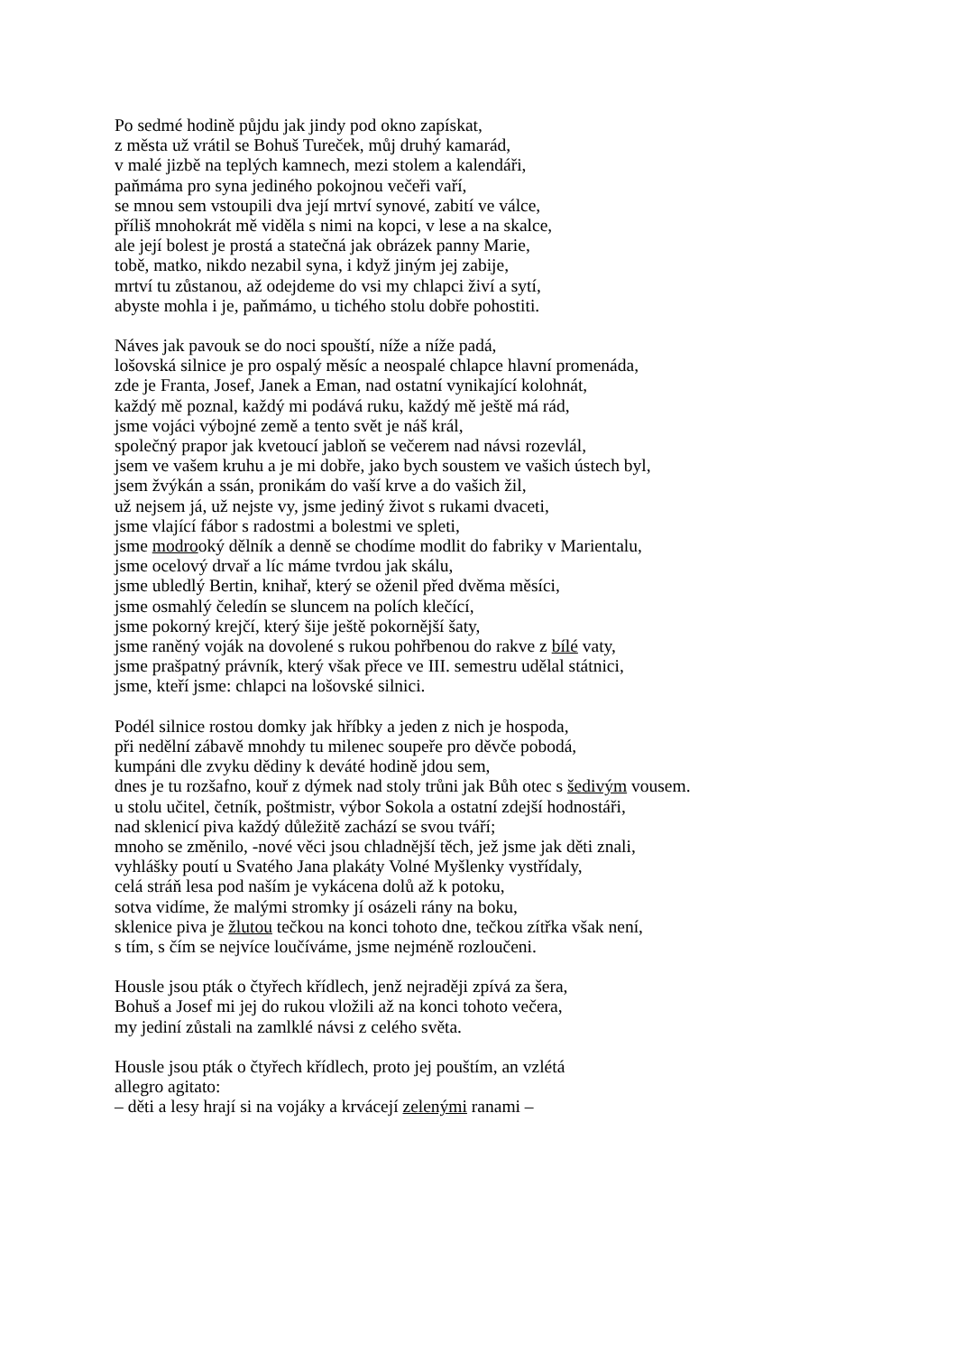Po sedmé hodině půjdu jak jindy pod okno zapískat,
z města už vrátil se Bohuš Tureček, můj druhý kamarád,
v malé jizbě na teplých kamnech, mezi stolem a kalendáři,
paňmáma pro syna jediného pokojnou večeři vaří,
se mnou sem vstoupili dva její mrtví synové, zabití ve válce,
příliš mnohokrát mě viděla s nimi na kopci, v lese a na skalce,
ale její bolest je prostá a statečná jak obrázek panny Marie,
tobě, matko, nikdo nezabil syna, i když jiným jej zabije,
mrtví tu zůstanou, až odejdeme do vsi my chlapci živí a sytí,
abyste mohla i je, paňmámo, u tichého stolu dobře pohostiti.
Náves jak pavouk se do noci spouští, níže a níže padá,
lošovská silnice je pro ospalý měsíc a neospalé chlapce hlavní promenáda,
zde je Franta, Josef, Janek a Eman, nad ostatní vynikající kolohnát,
každý mě poznal, každý mi podává ruku, každý mě ještě má rád,
jsme vojáci výbojné země a tento svět je náš král,
společný prapor jak kvetoucí jabloň se večerem nad návsi rozevlál,
jsem ve vašem kruhu a je mi dobře, jako bych soustem ve vašich ústech byl,
jsem žvýkán a ssán, pronikám do vaší krve a do vašich žil,
už nejsem já, už nejste vy, jsme jediný život s rukami dvaceti,
jsme vlající fábor s radostmi a bolestmi ve spleti,
jsme modrooký dělník a denně se chodíme modlit do fabriky v Marientalu,
jsme ocelový drvař a líc máme tvrdou jak skálu,
jsme ubledlý Bertin, knihař, který se oženil před dvěma měsíci,
jsme osmahlý čeledín se sluncem na polích klečící,
jsme pokorný krejčí, který šije ještě pokornější šaty,
jsme raněný voják na dovolené s rukou pohřbenou do rakve z bílé vaty,
jsme prašpatný právník, který však přece ve III. semestru udělal státnici,
jsme, kteří jsme: chlapci na lošovské silnici.
Podél silnice rostou domky jak hříbky a jeden z nich je hospoda,
při nedělní zábavě mnohdy tu milenec soupeře pro děvče pobodá,
kumpáni dle zvyku dědiny k deváté hodině jdou sem,
dnes je tu rozšafno, kouř z dýmek nad stoly trůni jak Bůh otec s šedivým vousem.
u stolu učitel, četník, poštmistr, výbor Sokola a ostatní zdejší hodnostáři,
nad sklenicí piva každý důležitě zachází se svou tváří;
mnoho se změnilo, -nové věci jsou chladnější těch, jež jsme jak děti znali,
vyhlášky poutí u Svatého Jana plakáty Volné Myšlenky vystřídaly,
celá stráň lesa pod naším je vykácena dolů až k potoku,
sotva vidíme, že malými stromky jí osázeli rány na boku,
sklenice piva je žlutou tečkou na konci tohoto dne, tečkou zítřka však není,
s tím, s čím se nejvíce loučíváme, jsme nejméně rozloučeni.
Housle jsou pták o čtyřech křídlech, jenž nejraději zpívá za šera,
Bohuš a Josef mi jej do rukou vložili až na konci tohoto večera,
my jediní zůstali na zamlklé návsi z celého světa.
Housle jsou pták o čtyřech křídlech, proto jej pouštím, an vzlétá
allegro agitato:
– děti a lesy hrají si na vojáky a krvácejí zelenými ranami –